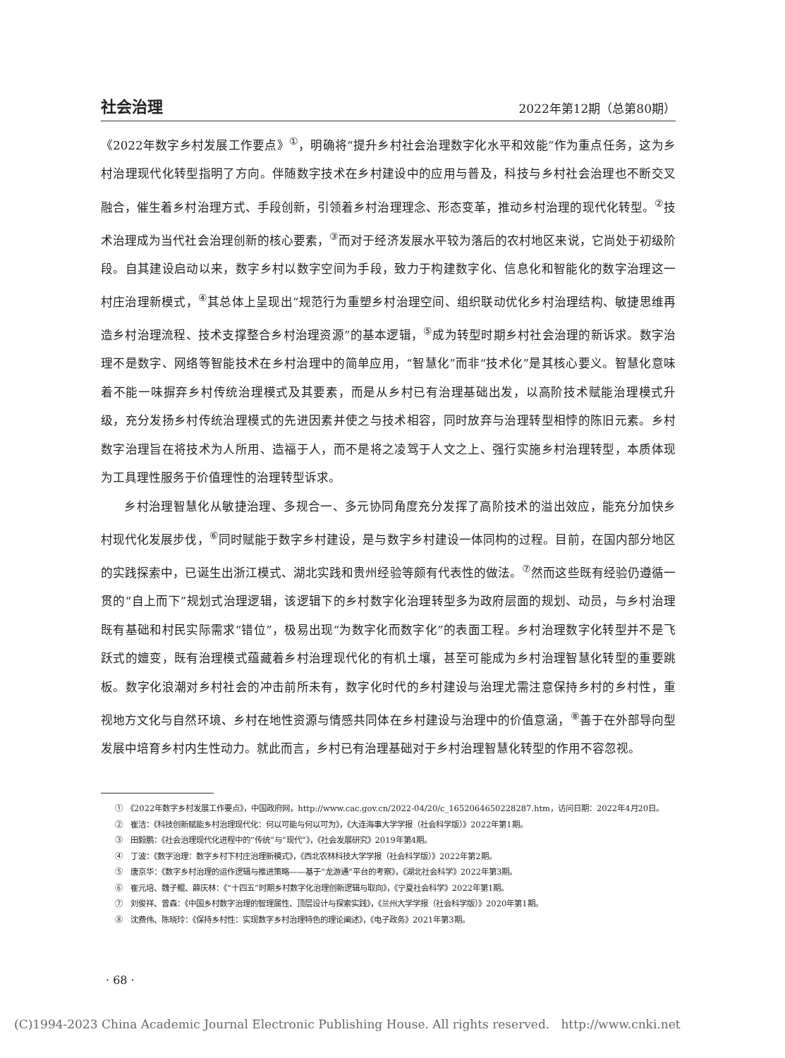社会治理 2022年第12期（总第80期）
《2022年数字乡村发展工作要点》<sup>①</sup>，明确将“提升乡村社会治理数字化水平和效能”作为重点任务，这为乡村治理现代化转型指明了方向。伴随数字技术在乡村建设中的应用与普及，科技与乡村社会治理也不断交叉融合，催生着乡村治理方式、手段创新，引领着乡村治理理念、形态变革，推动乡村治理的现代化转型。<sup>②</sup>技术治理成为当代社会治理创新的核心要素，<sup>③</sup>而对于经济发展水平较为落后的农村地区来说，它尚处于初级阶段。自其建设启动以来，数字乡村以数字空间为手段，致力于构建数字化、信息化和智能化的数字治理这一村庄治理新模式，<sup>④</sup>其总体上呈现出“规范行为重塑乡村治理空间、组织联动优化乡村治理结构、敏捷思维再造乡村治理流程、技术支撑整合乡村治理资源”的基本逻辑，<sup>⑤</sup>成为转型时期乡村社会治理的新诉求。数字治理不是数字、网络等智能技术在乡村治理中的简单应用，“智慧化”而非“技术化”是其核心要义。智慧化意味着不能一味摒弃乡村传统治理模式及其要素，而是从乡村已有治理基础出发，以高阶技术赋能治理模式升级，充分发扬乡村传统治理模式的先进因素并使之与技术相容，同时放弃与治理转型相悖的陈旧元素。乡村数字治理旨在将技术为人所用、造福于人，而不是将之凌驾于人文之上、强行实施乡村治理转型，本质体现为工具理性服务于价值理性的治理转型诉求。
乡村治理智慧化从敏捷治理、多规合一、多元协同角度充分发挥了高阶技术的溢出效应，能充分加快乡村现代化发展步伐，<sup>⑥</sup>同时赋能于数字乡村建设，是与数字乡村建设一体同构的过程。目前，在国内部分地区的实践探索中，已诞生出浙江模式、湖北实践和贵州经验等颇有代表性的做法。<sup>⑦</sup>然而这些既有经验仍遵循一贯的“自上而下”规划式治理逻辑，该逻辑下的乡村数字化治理转型多为政府层面的规划、动员，与乡村治理既有基础和村民实际需求“错位”，极易出现“为数字化而数字化”的表面工程。乡村治理数字化转型并不是飞跃式的嬗变，既有治理模式蕴藏着乡村治理现代化的有机土壤，甚至可能成为乡村治理智慧化转型的重要跳板。数字化浪潮对乡村社会的冲击前所未有，数字化时代的乡村建设与治理尤需注意保持乡村的乡村性，重视地方文化与自然环境、乡村在地性资源与情感共同体在乡村建设与治理中的价值意涵，<sup>⑧</sup>善于在外部导向型发展中培育乡村内生性动力。就此而言，乡村已有治理基础对于乡村治理智慧化转型的作用不容忽视。
①　《2022年数字乡村发展工作要点》，中国政府网，http://www.cac.gov.cn/2022-04/20/c_1652064650228287.htm，访问日期：2022年4月20日。
②　崔洁：《科技创新赋能乡村治理现代化：何以可能与何以可为》，《大连海事大学学报（社会科学版）》2022年第1期。
③　田毅鹏：《社会治理现代化进程中的“传统”与“现代”》，《社会发展研究》2019年第4期。
④　丁波：《数字治理：数字乡村下村庄治理新模式》，《西北农林科技大学学报（社会科学版）》2022年第2期。
⑤　唐京华：《数字乡村治理的运作逻辑与推进策略——基于“龙游通”平台的考察》，《湖北社会科学》2022年第3期。
⑥　崔元培、魏子鲲、薛庆林：《“十四五”时期乡村数字化治理创新逻辑与取向》，《宁夏社会科学》2022年第1期。
⑦　刘俊祥、曾森：《中国乡村数字治理的智理属性、顶层设计与探索实践》，《兰州大学学报（社会科学版）》2020年第1期。
⑧　沈费伟、陈晓玲：《保持乡村性：实现数字乡村治理特色的理论阐述》，《电子政务》2021年第3期。
· 68 ·
(C)1994-2023 China Academic Journal Electronic Publishing House. All rights reserved. http://www.cnki.net